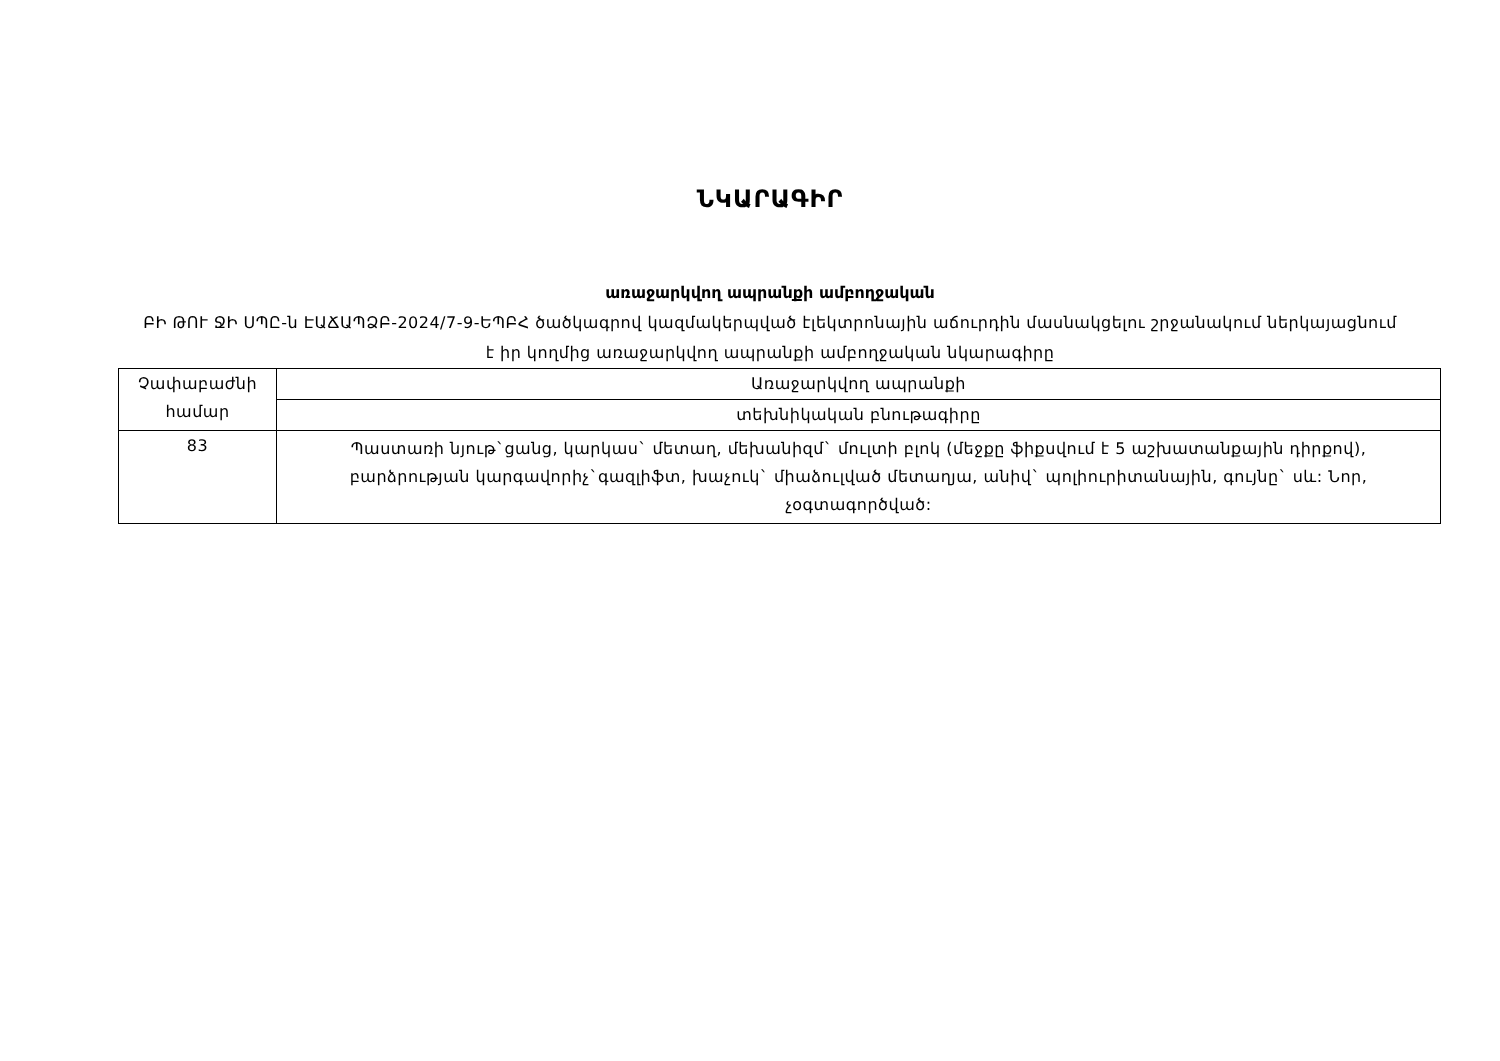ՆԿԱՐԱԳԻՐ
առաջարկվող ապրանքի ամբողջական
ԲԻ ԹՈՒ ՋԻ ՍՊԸ-ն ԷԱՃԱՊՁԲ-2024/7-9-ԵՊԲՀ ծածկագրով կազմակերպված էլեկտրոնային աճուրդին մասնակցելու շրջանակում ներկայացնում է իր կողմից առաջարկվող ապրանքի ամբողջական նկարագիրը
| Չափաբաժնի համար | Առաջարկվող ապրանքի |
| | տեխնիկական բնութագիրը |
| 83 | Պաստառի նյութ`ցանց, կարկաս` մետաղ, մեխանիզմ` մուլտի բլոկ (մեջքը ֆիքսվում է 5 աշխատանքային դիրքով), բարձրության կարգավորիչ`գազլիֆտ, խաչուկ` միաձուլված մետաղյա, անիվ` պոլիուրիտանային, գույնը` սև: Նոր, չօգտագործված: |